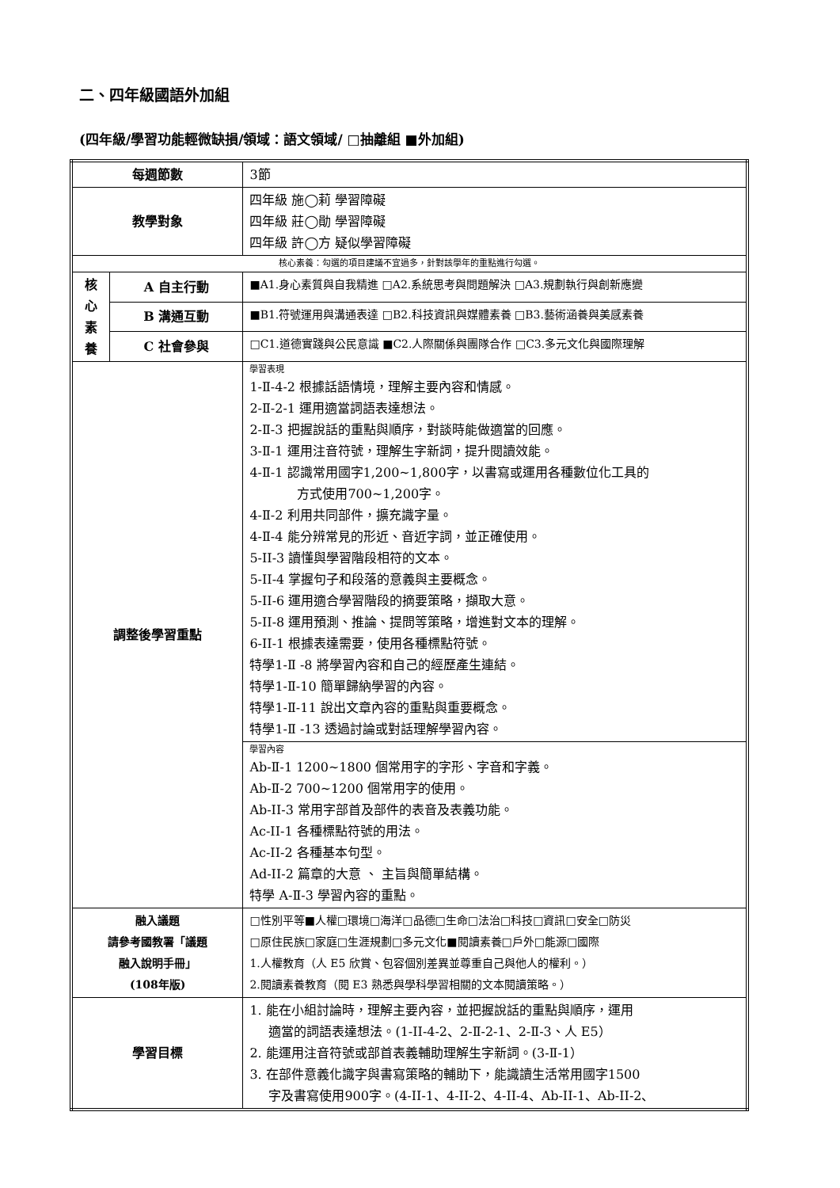二、四年級國語外加組
(四年級/學習功能輕微缺損/領域：語文領域/ □抽離組 ■外加組)
| 每週節數 | | 3節 |
| 教學對象 | | 四年級 施◯莉 學習障礙 四年級 莊◯勛 學習障礙 四年級 許◯方 疑似學習障礙 |
| 核心素養：勾選的項目建議不宜過多，針對該學年的重點進行勾選。 | | |
| 核 心 素 養 | A 自主行動 | ■A1.身心素質與自我精進 □A2.系統思考與問題解決 □A3.規劃執行與創新應變 |
| | B 溝通互動 | ■B1.符號運用與溝通表達 □B2.科技資訊與媒體素養 □B3.藝術涵養與美感素養 |
| | C 社會參與 | □C1.道德實踐與公民意識 ■C2.人際關係與團隊合作 □C3.多元文化與國際理解 |
| 調整後學習重點 | | 學習表現 1-Ⅱ-4-2 根據話語情境，理解主要內容和情感。 2-Ⅱ-2-1 運用適當詞語表達想法。 2-Ⅱ-3 把握說話的重點與順序，對談時能做適當的回應。 3-Ⅱ-1 運用注音符號，理解生字新詞，提升閱讀效能。 4-Ⅱ-1 認識常用國字1,200~1,800字，以書寫或運用各種數位化工具的 方式使用700~1,200字。 4-Ⅱ-2 利用共同部件，擴充識字量。 4-Ⅱ-4 能分辨常見的形近、音近字詞，並正確使用。 5-II-3 讀懂與學習階段相符的文本。 5-II-4 掌握句子和段落的意義與主要概念。 5-II-6 運用適合學習階段的摘要策略，擷取大意。 5-II-8 運用預測、推論、提問等策略，增進對文本的理解。 6-II-1 根據表達需要，使用各種標點符號。 特學1-Ⅱ -8 將學習內容和自己的經歷產生連結。 特學1-Ⅱ-10 簡單歸納學習的內容。 特學1-Ⅱ-11 說出文章內容的重點與重要概念。 特學1-Ⅱ -13 透過討論或對話理解學習內容。 |
| | | 學習內容 Ab-Ⅱ-1 1200~1800 個常用字的字形、字音和字義。 Ab-Ⅱ-2 700~1200 個常用字的使用。 Ab-II-3 常用字部首及部件的表音及表義功能。 Ac-II-1 各種標點符號的用法。 Ac-II-2 各種基本句型。 Ad-II-2 篇章的大意 、 主旨與簡單結構。 特學 A-Ⅱ-3 學習內容的重點。 |
| 融入議題 請參考國教署「議題 融入說明手冊」 (108年版) | | □性別平等■人權□環境□海洋□品德□生命□法治□科技□資訊□安全□防災 □原住民族□家庭□生涯規劃□多元文化■閱讀素養□戶外□能源□國際 1.人權教育（人 E5 欣賞、包容個別差異並尊重自己與他人的權利。） 2.閱讀素養教育（閱 E3 熟悉與學科學習相關的文本閱讀策略。） |
| 學習目標 | | 1. 能在小組討論時，理解主要內容，並把握說話的重點與順序，運用 適當的詞語表達想法。(1-II-4-2、2-Ⅱ-2-1、2-Ⅱ-3、人 E5） 2. 能運用注音符號或部首表義輔助理解生字新詞。(3-Ⅱ-1） 3. 在部件意義化識字與書寫策略的輔助下，能識讀生活常用國字1500 字及書寫使用900字。(4-II-1、4-II-2、4-II-4、Ab-II-1、Ab-II-2、 |